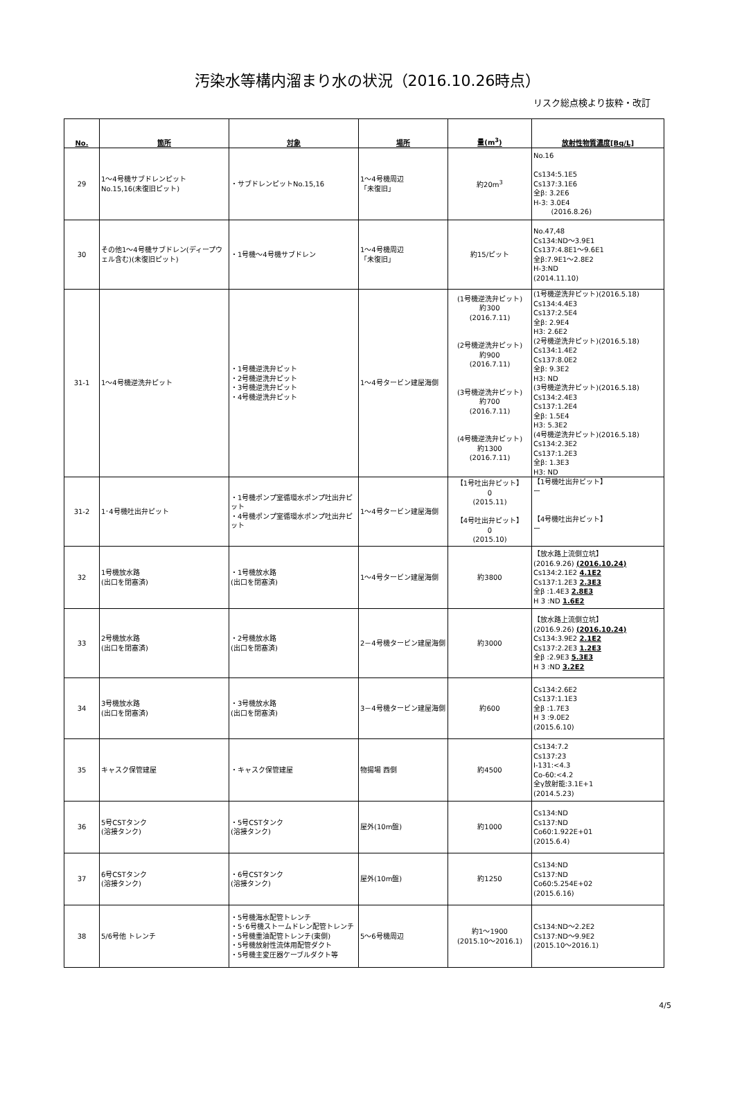汚染水等構内溜まり水の状況（2016.10.26時点）
リスク総点検より抜粋・改訂
| No. | 箇所 | 対象 | 場所 | 量(m<sup>3</sup>) | 放射性物質濃度[Bq/L] |
| --- | --- | --- | --- | --- | --- |
| 29 | 1～4号機サブドレンピット No.15,16(未復旧ピット) | ・サブドレンピットNo.15,16 | 1～4号機周辺 「未復旧」 | 約20m<sup>3</sup> | No.16 Cs134:5.1E5 Cs137:3.1E6 全β: 3.2E6 H-3: 3.0E4 (2016.8.26) |
| 30 | その他1～4号機サブドレン(ディープウェル含む)(未復旧ピット) | ・1号機～4号機サブドレン | 1～4号機周辺 「未復旧」 | 約15/ピット | No.47,48 Cs134:ND～3.9E1 Cs137:4.8E1～9.6E1 全β:7.9E1～2.8E2 H-3:ND (2014.11.10) |
| 31-1 | 1～4号機逆洗弁ピット | ・1号機逆洗弁ピット ・2号機逆洗弁ピット ・3号機逆洗弁ピット ・4号機逆洗弁ピット | 1～4号タービン建屋海側 | (1号機逆洗弁ピット) 約300 (2016.7.11) (2号機逆洗弁ピット) 約900 (2016.7.11) (3号機逆洗弁ピット) 約700 (2016.7.11) (4号機逆洗弁ピット) 約1300 (2016.7.11) | (1号機逆洗弁ピット)(2016.5.18) Cs134:4.4E3 Cs137:2.5E4 全β: 2.9E4 H3: 2.6E2 (2号機逆洗弁ピット)(2016.5.18) Cs134:1.4E2 Cs137:8.0E2 全β: 9.3E2 H3: ND (3号機逆洗弁ピット)(2016.5.18) Cs134:2.4E3 Cs137:1.2E4 全β: 1.5E4 H3: 5.3E2 (4号機逆洗弁ピット)(2016.5.18) Cs134:2.3E2 Cs137:1.2E3 全β: 1.3E3 H3: ND |
| 31-2 | 1･4号機吐出弁ピット | ・1号機ポンプ室循環水ポンプ吐出弁ピット ・4号機ポンプ室循環水ポンプ吐出弁ピット | 1～4号タービン建屋海側 | 【1号吐出弁ピット】 0 (2015.11) 【4号吐出弁ピット】 0 (2015.10) | 【1号機吐出弁ピット】 ー 【4号機吐出弁ピット】 ー |
| 32 | 1号機放水路 (出口を閉塞済) | ・1号機放水路 (出口を閉塞済) | 1～4号タービン建屋海側 | 約3800 | 【放水路上流側立坑】 (2016.9.26) (2016.10.24) Cs134:2.1E2 4.1E2 Cs137:1.2E3 2.3E3 全β :1.4E3 2.8E3 H 3 :ND 1.6E2 |
| 33 | 2号機放水路 (出口を閉塞済) | ・2号機放水路 (出口を閉塞済) | 2－4号機タービン建屋海側 | 約3000 | 【放水路上流側立坑】 (2016.9.26) (2016.10.24) Cs134:3.9E2 2.1E2 Cs137:2.2E3 1.2E3 全β :2.9E3 5.3E3 H 3 :ND 3.2E2 |
| 34 | 3号機放水路 (出口を閉塞済) | ・3号機放水路 (出口を閉塞済) | 3－4号機タービン建屋海側 | 約600 | Cs134:2.6E2 Cs137:1.1E3 全β :1.7E3 H 3 :9.0E2 (2015.6.10) |
| 35 | キャスク保管建屋 | ・キャスク保管建屋 | 物揚場 西側 | 約4500 | Cs134:7.2 Cs137:23 I-131:<4.3 Co-60:<4.2 全γ放射能:3.1E+1 (2014.5.23) |
| 36 | 5号CSTタンク (溶接タンク) | ・5号CSTタンク (溶接タンク) | 屋外(10m盤) | 約1000 | Cs134:ND Cs137:ND Co60:1.922E+01 (2015.6.4) |
| 37 | 6号CSTタンク (溶接タンク) | ・6号CSTタンク (溶接タンク) | 屋外(10m盤) | 約1250 | Cs134:ND Cs137:ND Co60:5.254E+02 (2015.6.16) |
| 38 | 5/6号他 トレンチ | ・5号機海水配管トレンチ ・5･6号機ストームドレン配管トレンチ ・5号機重油配管トレンチ(東側) ・5号機放射性流体用配管ダクト ・5号機主変圧器ケーブルダクト等 | 5～6号機周辺 | 約1～1900 (2015.10～2016.1) | Cs134:ND～2.2E2 Cs137:ND～9.9E2 (2015.10～2016.1) |
4/5